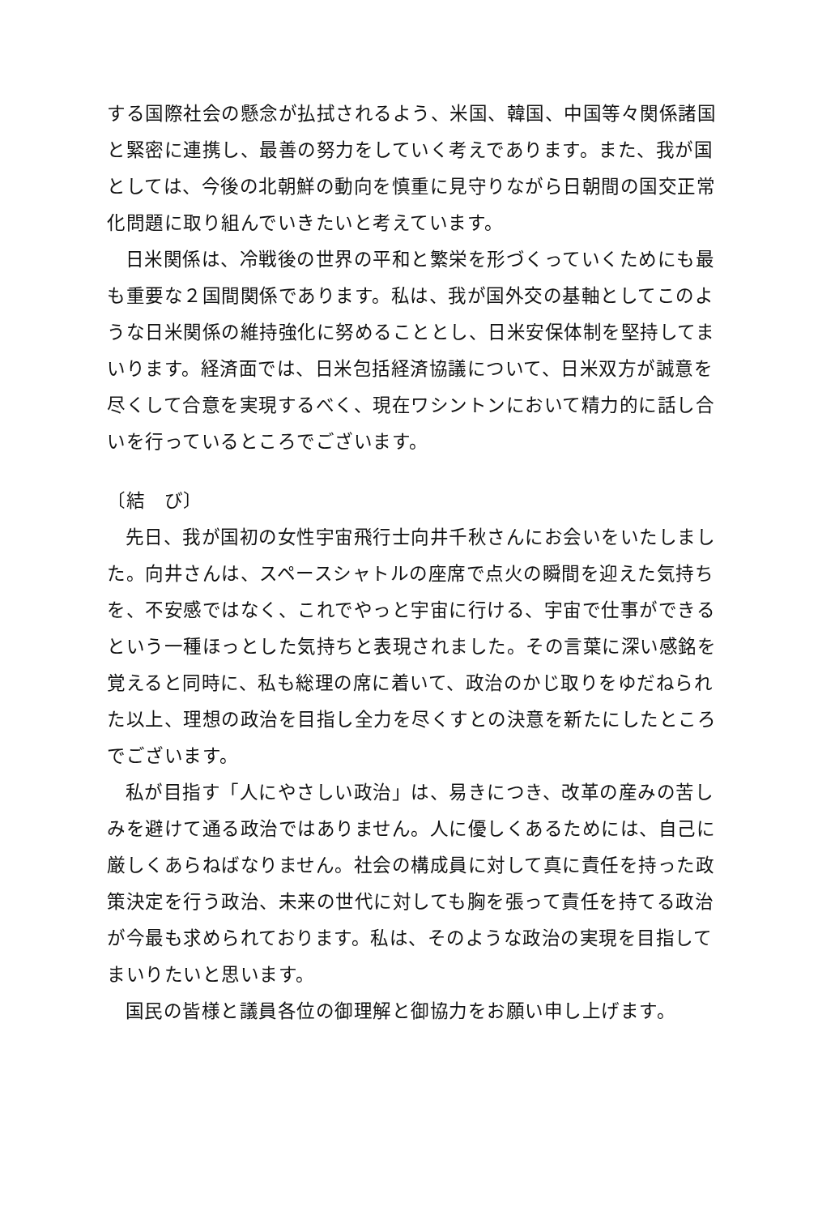する国際社会の懸念が払拭されるよう、米国、韓国、中国等々関係諸国と緊密に連携し、最善の努力をしていく考えであります。また、我が国としては、今後の北朝鮮の動向を慎重に見守りながら日朝間の国交正常化問題に取り組んでいきたいと考えています。
日米関係は、冷戦後の世界の平和と繁栄を形づくっていくためにも最も重要な２国間関係であります。私は、我が国外交の基軸としてこのような日米関係の維持強化に努めることとし、日米安保体制を堅持してまいります。経済面では、日米包括経済協議について、日米双方が誠意を尽くして合意を実現するべく、現在ワシントンにおいて精力的に話し合いを行っているところでございます。
〔結　び〕
先日、我が国初の女性宇宙飛行士向井千秋さんにお会いをいたしました。向井さんは、スペースシャトルの座席で点火の瞬間を迎えた気持ちを、不安感ではなく、これでやっと宇宙に行ける、宇宙で仕事ができるという一種ほっとした気持ちと表現されました。その言葉に深い感銘を覚えると同時に、私も総理の席に着いて、政治のかじ取りをゆだねられた以上、理想の政治を目指し全力を尽くすとの決意を新たにしたところでございます。
私が目指す「人にやさしい政治」は、易きにつき、改革の産みの苦しみを避けて通る政治ではありません。人に優しくあるためには、自己に厳しくあらねばなりません。社会の構成員に対して真に責任を持った政策決定を行う政治、未来の世代に対しても胸を張って責任を持てる政治が今最も求められております。私は、そのような政治の実現を目指してまいりたいと思います。
国民の皆様と議員各位の御理解と御協力をお願い申し上げます。